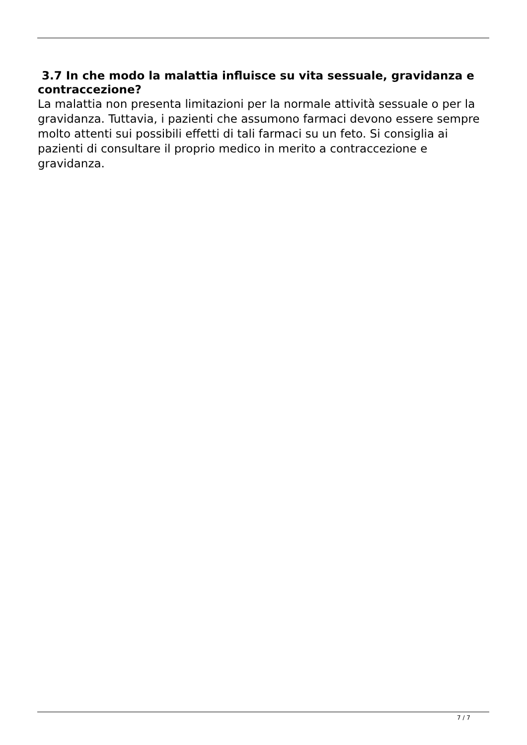3.7 In che modo la malattia influisce su vita sessuale, gravidanza e contraccezione?
La malattia non presenta limitazioni per la normale attività sessuale o per la gravidanza. Tuttavia, i pazienti che assumono farmaci devono essere sempre molto attenti sui possibili effetti di tali farmaci su un feto. Si consiglia ai pazienti di consultare il proprio medico in merito a contraccezione e gravidanza.
7 / 7